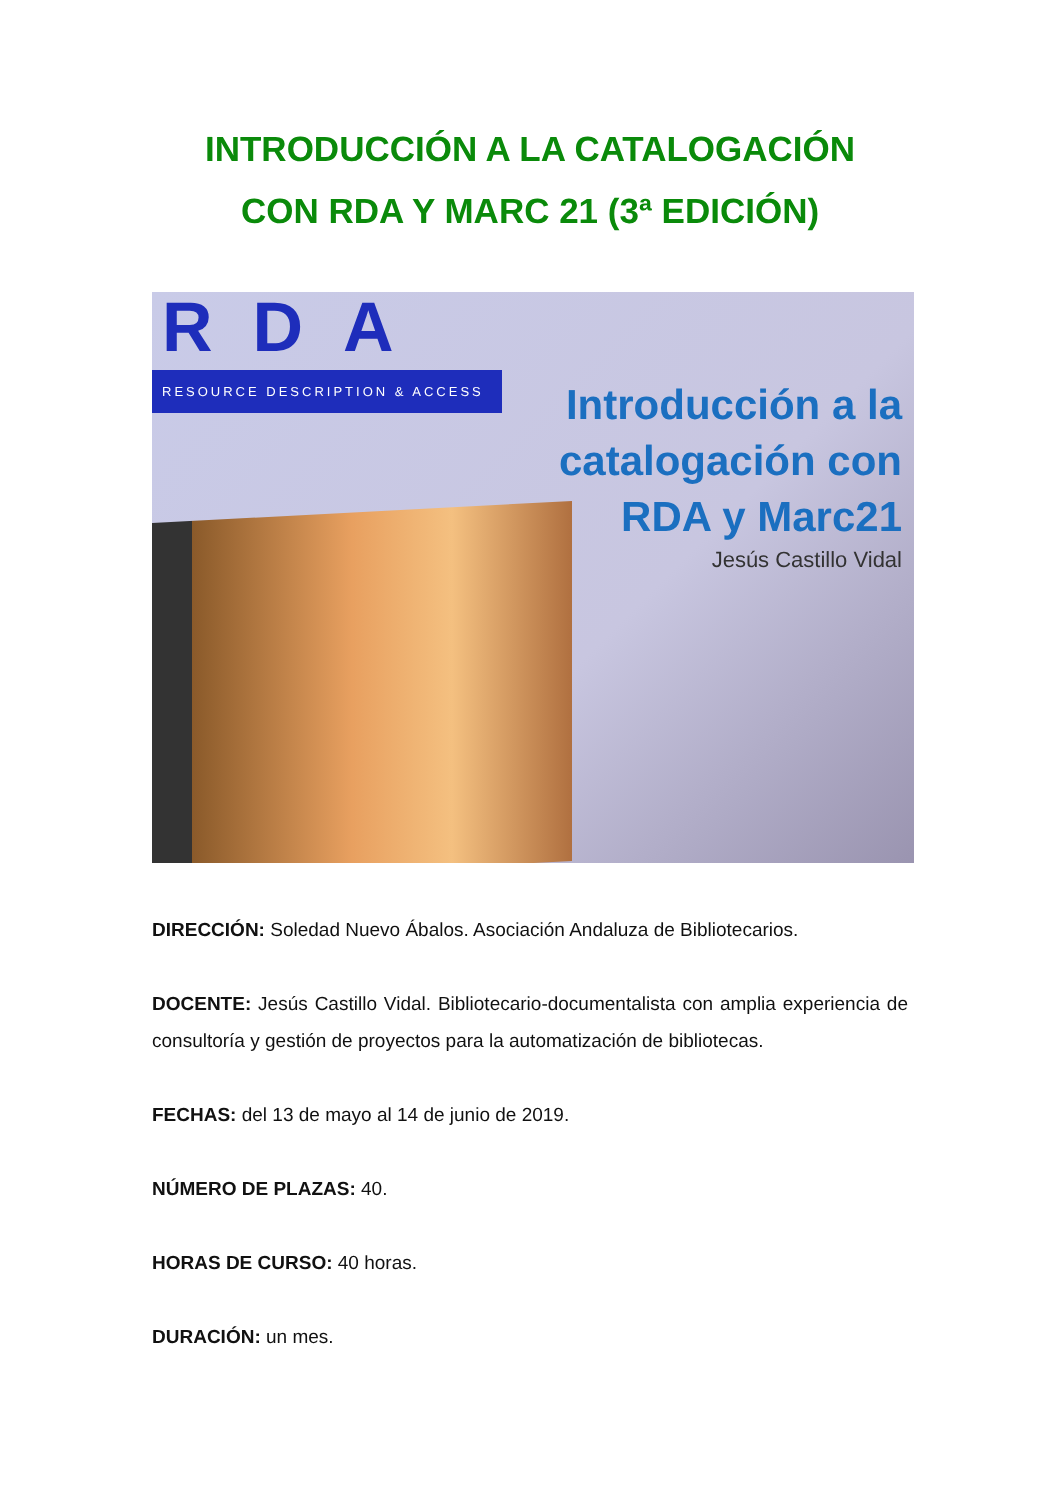INTRODUCCIÓN A LA CATALOGACIÓN
CON RDA Y MARC 21 (3ª EDICIÓN)
RDA
RESOURCE DESCRIPTION & ACCESS
Introducción a la
catalogación con
RDA y Marc21
Jesús Castillo Vidal
DIRECCIÓN: Soledad Nuevo Ábalos. Asociación Andaluza de Bibliotecarios.
DOCENTE: Jesús Castillo Vidal. Bibliotecario-documentalista con amplia experiencia de consultoría y gestión de proyectos para la automatización de bibliotecas.
FECHAS: del 13 de mayo al 14 de junio de 2019.
NÚMERO DE PLAZAS: 40.
HORAS DE CURSO: 40 horas.
DURACIÓN: un mes.